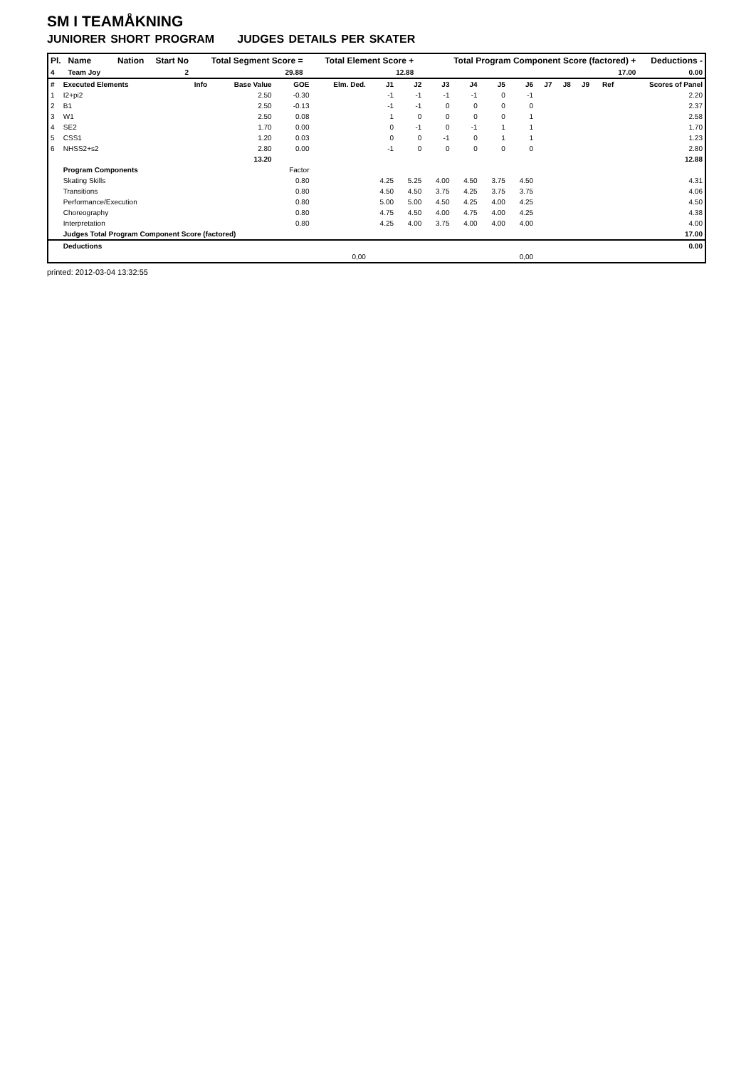SM I TEAMÅKNING
JUNIORER SHORT PROGRAM JUDGES DETAILS PER SKATER
| Pl. | Name | Nation | Start No | Total Segment Score = | Total Element Score + | Total Program Component Score (factored) + | Deductions - |
| --- | --- | --- | --- | --- | --- | --- | --- |
| 4 | Team Joy | | 2 | 29.88 | 12.88 | 17.00 | 0.00 |
| # | Executed Elements | Info | Base Value | GOE | Elm. Ded. | J1 | J2 | J3 | J4 | J5 | J6 | J7 | J8 | J9 | Ref | Scores of Panel |
| 1 | I2+pi2 | | 2.50 | -0.30 | | -1 | -1 | -1 | -1 | 0 | -1 | | | | | 2.20 |
| 2 | B1 | | 2.50 | -0.13 | | -1 | -1 | 0 | 0 | 0 | 0 | | | | | 2.37 |
| 3 | W1 | | 2.50 | 0.08 | | 1 | 0 | 0 | 0 | 0 | 1 | | | | | 2.58 |
| 4 | SE2 | | 1.70 | 0.00 | | 0 | -1 | 0 | -1 | 1 | 1 | | | | | 1.70 |
| 5 | CSS1 | | 1.20 | 0.03 | | 0 | 0 | -1 | 0 | 1 | 1 | | | | | 1.23 |
| 6 | NHSS2+s2 | | 2.80 | 0.00 | | -1 | 0 | 0 | 0 | 0 | 0 | | | | | 2.80 |
| | | | 13.20 | | | | | | | | | | | | | 12.88 |
| | Program Components | | | Factor | | | | | | | | | | | | |
| | Skating Skills | | | 0.80 | | 4.25 | 5.25 | 4.00 | 4.50 | 3.75 | 4.50 | | | | | 4.31 |
| | Transitions | | | 0.80 | | 4.50 | 4.50 | 3.75 | 4.25 | 3.75 | 3.75 | | | | | 4.06 |
| | Performance/Execution | | | 0.80 | | 5.00 | 5.00 | 4.50 | 4.25 | 4.00 | 4.25 | | | | | 4.50 |
| | Choreography | | | 0.80 | | 4.75 | 4.50 | 4.00 | 4.75 | 4.00 | 4.25 | | | | | 4.38 |
| | Interpretation | | | 0.80 | | 4.25 | 4.00 | 3.75 | 4.00 | 4.00 | 4.00 | | | | | 4.00 |
| | Judges Total Program Component Score (factored) | | | | | | | | | | | | | | | 17.00 |
| | Deductions | | | | | | | | | | | | | | | 0.00 |
| | | | | | 0,00 | | | | | | 0,00 | | | | | |
printed: 2012-03-04 13:32:55